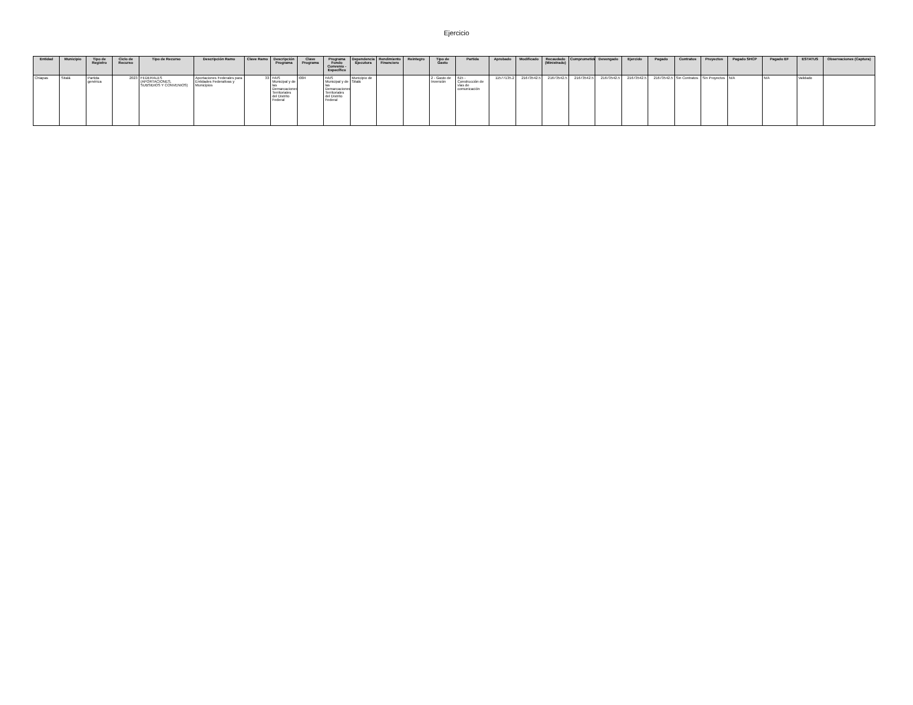Ejercicio
| Entidad | Municipio | Tipo de Registro | Ciclo de Recurso | Tipo de Recurso | Descripción Ramo | Clave Ramo | Descripción Programa | Clave Programa | Programa Fondo Convenio - Específico | Dependencia Ejecutora | Rendimiento Financiero | Reintegro | Tipo de Gasto | Partida | Aprobado | Modificado | Recaudado (Ministrado) | Comprometido | Devengado | Ejercido | Pagado | Contratos | Proyectos | Pagado SHCP | Pagado EF | ESTATUS | Observaciones (Captura) |
| --- | --- | --- | --- | --- | --- | --- | --- | --- | --- | --- | --- | --- | --- | --- | --- | --- | --- | --- | --- | --- | --- | --- | --- | --- | --- | --- | --- |
| Chiapas | Sitalá | Partida genérica | 2023 | FEDERALES (APORTACIONES, SUBSIDIOS Y CONVENIOS) | Aportaciones Federales para Entidades Federativas y Municipios | 33 | FAIS Municipal y de las Demarcaciones Territoriales del Distrito Federal | I004 | FAIS Municipal y de las Demarcaciones Territoriales del Distrito Federal | Municipio de Sitalá | | | 2 - Gasto de Inversión | 615 - Construcción de vías de comunicación | 11577135.2 | 21673542.5 | 21673542.5 | 21673542.5 | 21673542.5 | 21673542.5 | 21673542.5 | Sin Contratos | Sin Proyectos | N/A | N/A | Validado | |